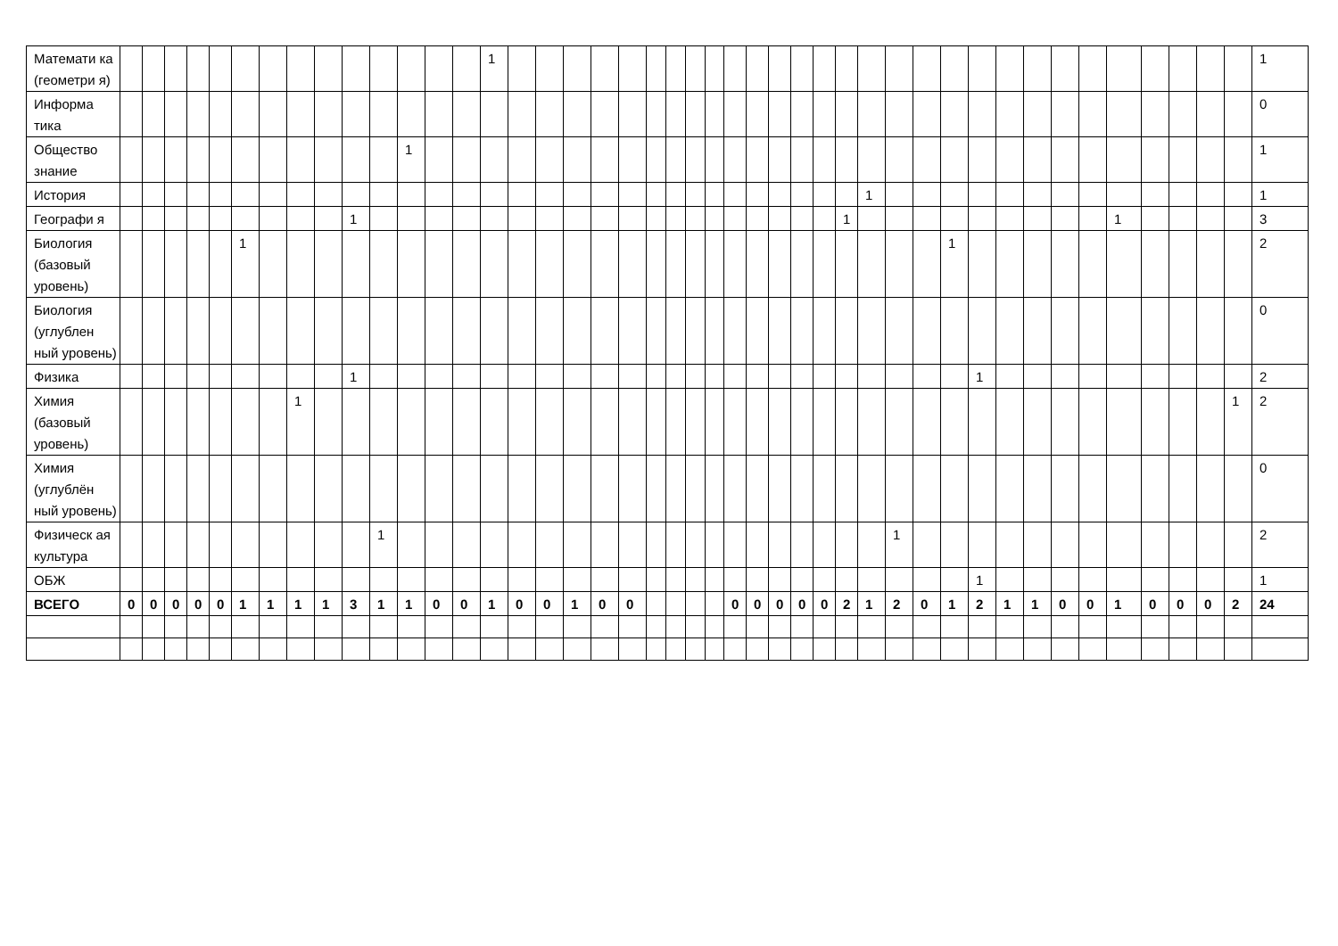| Математи ка (геометри я) | | | | | | | | | | | | | | | 1 | | | | | | | | | | | | | | | | | | | | | | | | | | | | | | 1 |
| Информа тика | | | | | | | | | | | | | | | | | | | | | | | | | | | | | | | | | | | | | | | | | | | | | 0 |
| Общество знание | | | | | | | | | | | | 1 | | | | | | | | | | | | | | | | | | | | | | | | | | | | | | | | | 1 |
| История | | | | | | | | | | | | | | | | | | | | | | | | | | | | | | | 1 | | | | | | | | | | | | | | 1 |
| Географи я | | | | | | | | | | 1 | | | | | | | | | | | | | | | | | | | | 1 | | | | | | | | | | 1 | | | | | 3 |
| Биология (базовый уровень) | | | | | | 1 | | | | | | | | | | | | | | | | | | | | | | | | | | | | 1 | | | | | | | | | | | 2 |
| Биология (углублен ный уровень) | | | | | | | | | | | | | | | | | | | | | | | | | | | | | | | | | | | | | | | | | | | | | 0 |
| Физика | | | | | | | | | | 1 | | | | | | | | | | | | | | | | | | | | | | | | | 1 | | | | | | | | | | 2 |
| Химия (базовый уровень) | | | | | | | | 1 | | | | | | | | | | | | | | | | | | | | | | | | | | | | | | | | | | | | 1 | 2 |
| Химия (углублён ный уровень) | | | | | | | | | | | | | | | | | | | | | | | | | | | | | | | | | | | | | | | | | | | | | 0 |
| Физическ ая культура | | | | | | | | | | | 1 | | | | | | | | | | | | | | | | | | | | | 1 | | | | | | | | | | | | | 2 |
| ОБЖ | | | | | | | | | | | | | | | | | | | | | | | | | | | | | | | | | | | 1 | | | | | | | | | | 1 |
| ВСЕГО | 0 | 0 | 0 | 0 | 0 | 1 | 1 | 1 | 1 | 3 | 1 | 1 | 0 | 0 | 1 | 0 | 0 | 1 | 0 | 0 | | | | | 0 | 0 | 0 | 0 | 0 | 2 | 1 | 2 | 0 | 1 | 2 | 1 | 1 | 0 | 0 | 1 | 0 | 0 | 0 | 2 | 24 |